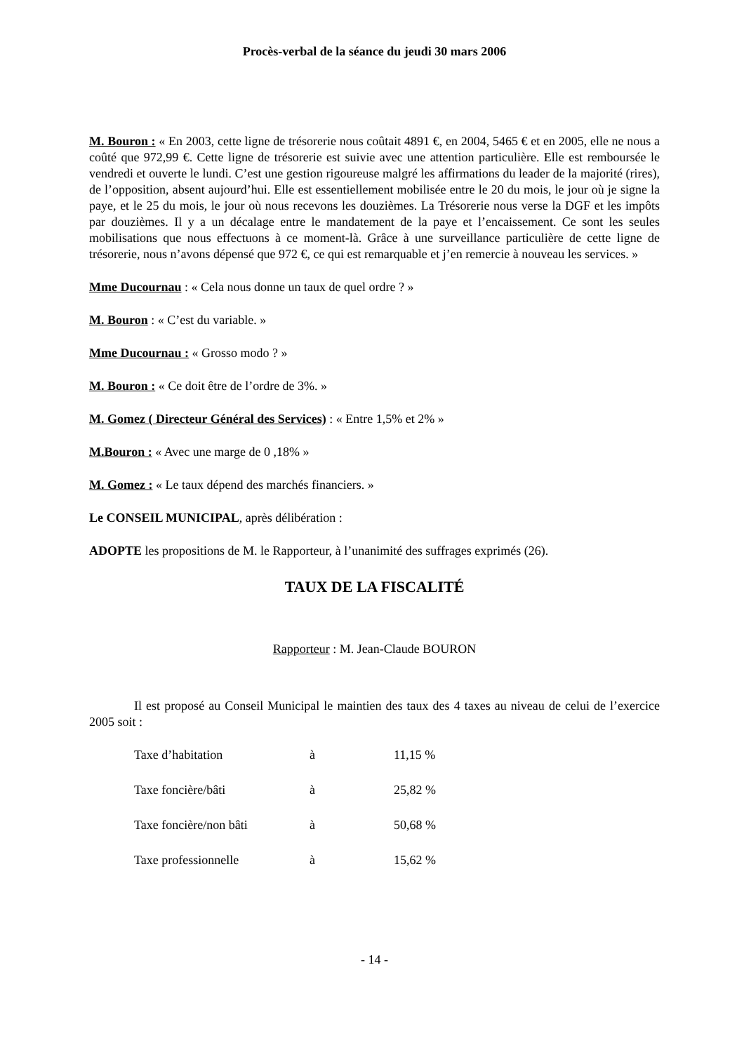Procès-verbal de la séance du jeudi 30 mars 2006
M. Bouron : « En 2003, cette ligne de trésorerie nous coûtait 4891 €, en 2004, 5465 € et en 2005, elle ne nous a coûté que 972,99 €. Cette ligne de trésorerie est suivie avec une attention particulière. Elle est remboursée le vendredi et ouverte le lundi. C’est une gestion rigoureuse malgré les affirmations du leader de la majorité (rires), de l’opposition, absent aujourd’hui. Elle est essentiellement mobilisée entre le 20 du mois, le jour où je signe la paye, et le 25 du mois, le jour où nous recevons les douzièmes. La Trésorerie nous verse la DGF et les impôts par douzièmes. Il y a un décalage entre le mandatement de la paye et l’encaissement. Ce sont les seules mobilisations que nous effectuons à ce moment-là. Grâce à une surveillance particulière de cette ligne de trésorerie, nous n’avons dépensé que 972 €, ce qui est remarquable et j’en remercie à nouveau les services. »
Mme Ducournau : « Cela nous donne un taux de quel ordre ? »
M. Bouron : « C’est du variable. »
Mme Ducournau : « Grosso modo ? »
M. Bouron : « Ce doit être de l’ordre de 3%. »
M. Gomez ( Directeur Général des Services) : « Entre 1,5% et 2% »
M.Bouron : « Avec une marge de 0 ,18% »
M. Gomez : « Le taux dépend des marchés financiers. »
Le CONSEIL MUNICIPAL, après délibération :
ADOPTE les propositions de M. le Rapporteur, à l’unanimité des suffrages exprimés (26).
TAUX DE LA FISCALITÉ
Rapporteur : M. Jean-Claude BOURON
Il est proposé au Conseil Municipal le maintien des taux des 4 taxes au niveau de celui de l’exercice 2005 soit :
| Taxe d’habitation | à | 11,15 % |
| Taxe foncière/bâti | à | 25,82 % |
| Taxe foncière/non bâti | à | 50,68 % |
| Taxe professionnelle | à | 15,62 % |
- 14 -